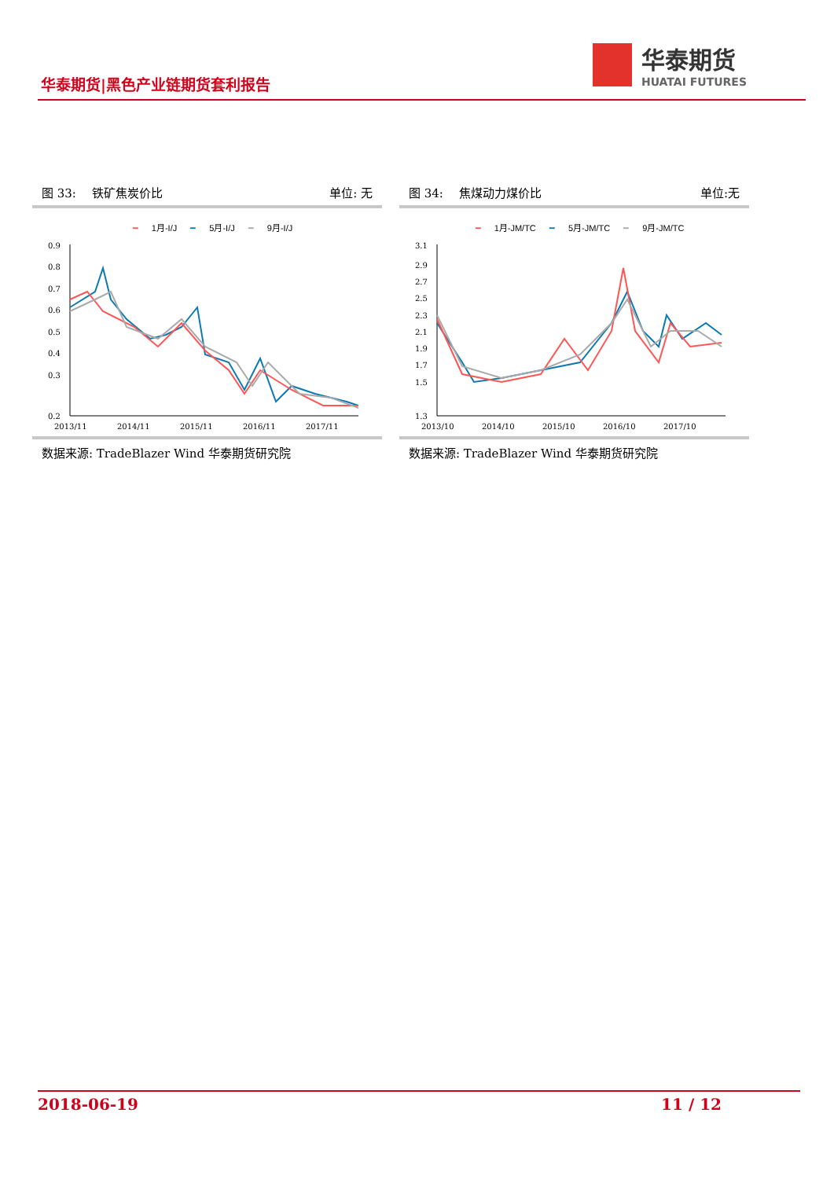华泰期货|黑色产业链期货套利报告
华泰期货
HUATAI FUTURES
图 33:　 铁矿焦炭价比 单位: 无
━ 1月-I/J ━ 5月-I/J ━ 9月-I/J
0.9
0.8
0.7
0.6
0.5
0.4
0.3
0.2
2013/11
2014/11
2015/11
2016/11
2017/11
数据来源: TradeBlazer Wind 华泰期货研究院
图 34:　 焦煤动力煤价比 单位:无
━ 1月-JM/TC ━ 5月-JM/TC ━ 9月-JM/TC
3.1
2.9
2.7
2.5
2.3
2.1
1.9
1.7
1.5
1.3
2013/10
2014/10
2015/10
2016/10
2017/10
数据来源: TradeBlazer Wind 华泰期货研究院
2018-06-19 11 / 12